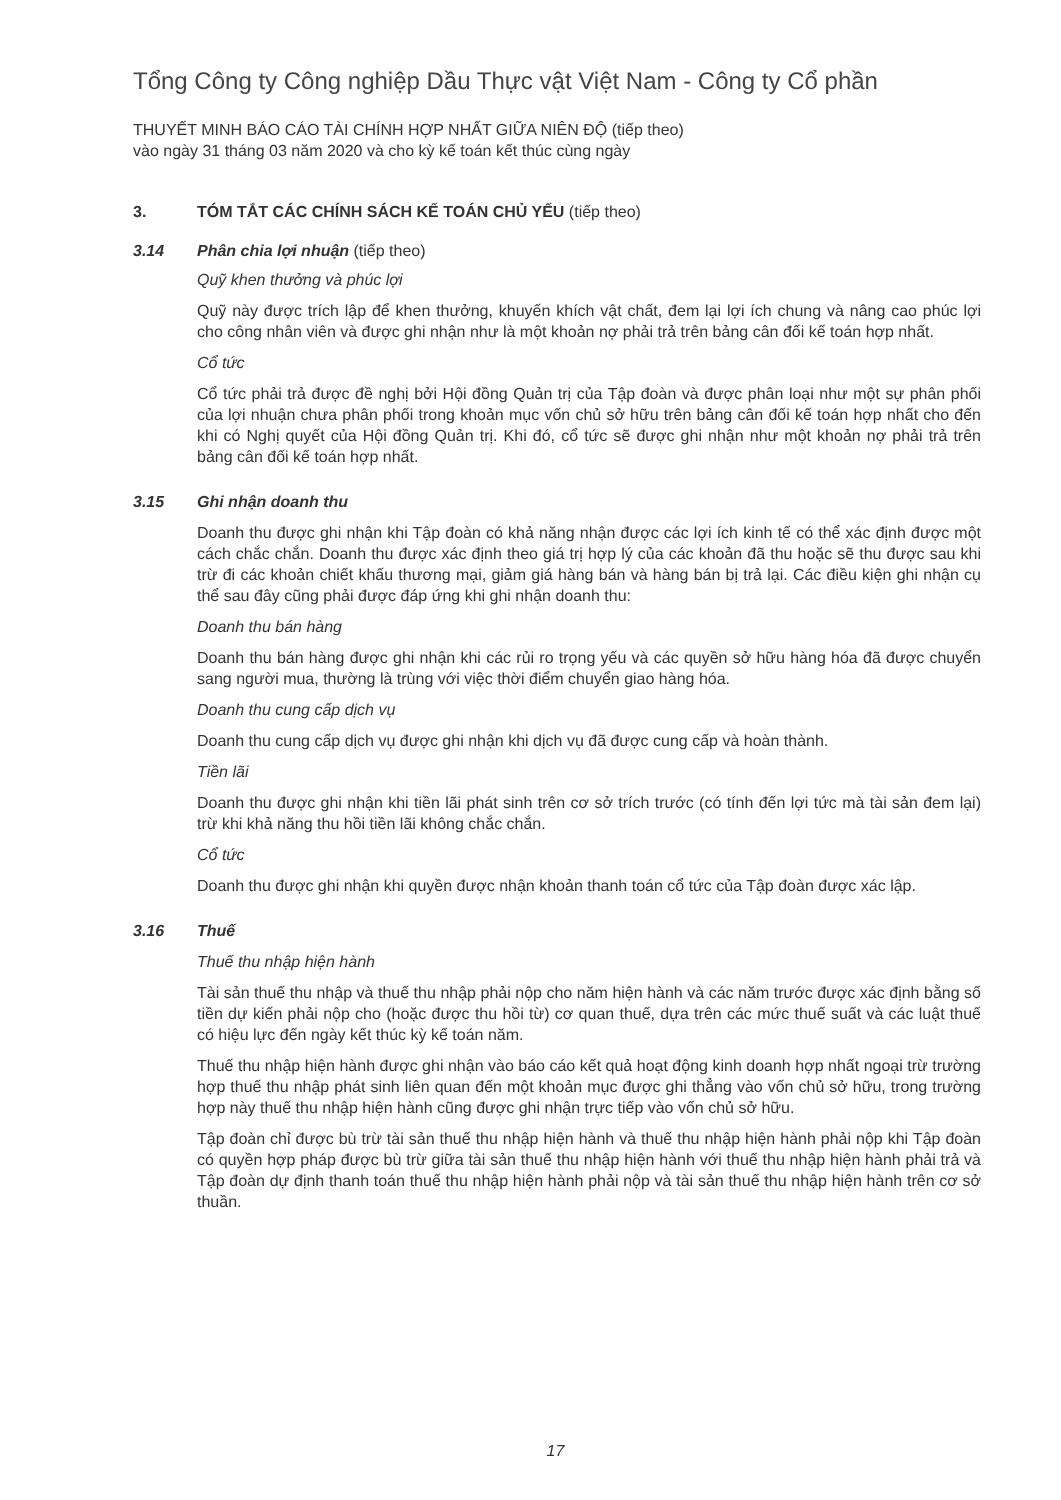Tổng Công ty Công nghiệp Dầu Thực vật Việt Nam - Công ty Cổ phần
THUYẾT MINH BÁO CÁO TÀI CHÍNH HỢP NHẤT GIỮA NIÊN ĐỘ (tiếp theo)
vào ngày 31 tháng 03 năm 2020 và cho kỳ kế toán kết thúc cùng ngày
3. TÓM TẮT CÁC CHÍNH SÁCH KẾ TOÁN CHỦ YẾU (tiếp theo)
3.14 Phân chia lợi nhuận (tiếp theo)
Quỹ khen thưởng và phúc lợi
Quỹ này được trích lập để khen thưởng, khuyến khích vật chất, đem lại lợi ích chung và nâng cao phúc lợi cho công nhân viên và được ghi nhận như là một khoản nợ phải trả trên bảng cân đối kế toán hợp nhất.
Cổ tức
Cổ tức phải trả được đề nghị bởi Hội đồng Quản trị của Tập đoàn và được phân loại như một sự phân phối của lợi nhuận chưa phân phối trong khoản mục vốn chủ sở hữu trên bảng cân đối kế toán hợp nhất cho đến khi có Nghị quyết của Hội đồng Quản trị. Khi đó, cổ tức sẽ được ghi nhận như một khoản nợ phải trả trên bảng cân đối kế toán hợp nhất.
3.15 Ghi nhận doanh thu
Doanh thu được ghi nhận khi Tập đoàn có khả năng nhận được các lợi ích kinh tế có thể xác định được một cách chắc chắn. Doanh thu được xác định theo giá trị hợp lý của các khoản đã thu hoặc sẽ thu được sau khi trừ đi các khoản chiết khấu thương mại, giảm giá hàng bán và hàng bán bị trả lại. Các điều kiện ghi nhận cụ thể sau đây cũng phải được đáp ứng khi ghi nhận doanh thu:
Doanh thu bán hàng
Doanh thu bán hàng được ghi nhận khi các rủi ro trọng yếu và các quyền sở hữu hàng hóa đã được chuyển sang người mua, thường là trùng với việc thời điểm chuyển giao hàng hóa.
Doanh thu cung cấp dịch vụ
Doanh thu cung cấp dịch vụ được ghi nhận khi dịch vụ đã được cung cấp và hoàn thành.
Tiền lãi
Doanh thu được ghi nhận khi tiền lãi phát sinh trên cơ sở trích trước (có tính đến lợi tức mà tài sản đem lại) trừ khi khả năng thu hồi tiền lãi không chắc chắn.
Cổ tức
Doanh thu được ghi nhận khi quyền được nhận khoản thanh toán cổ tức của Tập đoàn được xác lập.
3.16 Thuế
Thuế thu nhập hiện hành
Tài sản thuế thu nhập và thuế thu nhập phải nộp cho năm hiện hành và các năm trước được xác định bằng số tiền dự kiến phải nộp cho (hoặc được thu hồi từ) cơ quan thuế, dựa trên các mức thuế suất và các luật thuế có hiệu lực đến ngày kết thúc kỳ kế toán năm.
Thuế thu nhập hiện hành được ghi nhận vào báo cáo kết quả hoạt động kinh doanh hợp nhất ngoại trừ trường hợp thuế thu nhập phát sinh liên quan đến một khoản mục được ghi thẳng vào vốn chủ sở hữu, trong trường hợp này thuế thu nhập hiện hành cũng được ghi nhận trực tiếp vào vốn chủ sở hữu.
Tập đoàn chỉ được bù trừ tài sản thuế thu nhập hiện hành và thuế thu nhập hiện hành phải nộp khi Tập đoàn có quyền hợp pháp được bù trừ giữa tài sản thuế thu nhập hiện hành với thuế thu nhập hiện hành phải trả và Tập đoàn dự định thanh toán thuế thu nhập hiện hành phải nộp và tài sản thuế thu nhập hiện hành trên cơ sở thuần.
17